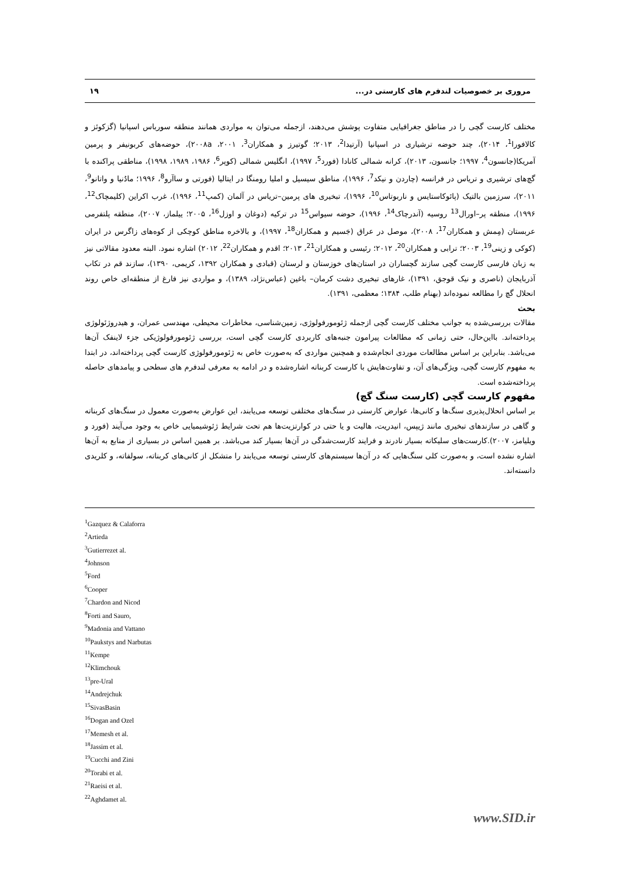مروری بر خصوصیات لندفرم های کارستی در... ۱۹
مختلف کارست گچی را در مناطق جغرافیایی متفاوت پوشش می‌دهند، ازجمله می‌توان به مواردی همانند منطقه سورباس اسپانیا (گزکوئز و کالافورا<sup>1</sup>، ۲۰۱۴)، چند حوضه ترشیاری در اسپانیا (آرتیدا<sup>2</sup>، ۲۰۱۳؛ گوتیرز و همکاران<sup>3</sup>، ۲۰۰۱، ۲۰۰۸a)، حوضه‌های کربونیفر و پرمین آمریکا(جانسون<sup>4</sup>، ۱۹۹۷؛ جانسون، ۲۰۱۳)، کرانه شمالی کانادا (فورد<sup>5</sup>، ۱۹۹۷)، انگلیس شمالی (کوپر<sup>6</sup>، ۱۹۸۶، ۱۹۸۹، ۱۹۹۸)، مناطقی پراکنده با گچ‌های ترشیری و تریاس در فرانسه (چاردن و نیکد<sup>7</sup>، ۱۹۹۶)، مناطق سیسیل و املیا رومنگا در ایتالیا (فورتی و ساآرو<sup>8</sup>، ۱۹۹۶؛ مادُنیا و واتانو<sup>9</sup>، ۲۰۱۱)، سرزمین بالتیک (پائوکاستایس و ناربوتاس<sup>10</sup>، ۱۹۹۶)، تبخیری های پرمین–تریاس در آلمان (کمپ<sup>11</sup>، ۱۹۹۶)، غرب اکراین (کلیمچاک<sup>12</sup>، ۱۹۹۶)، منطقه پر–اورال<sup>13</sup> روسیه (آندرچاک<sup>14</sup>، ۱۹۹۶)، حوضه سیواس<sup>15</sup> در ترکیه (دوغان و اوزل<sup>16</sup>، ۲۰۰۵؛ ییلماز، ۲۰۰۷)، منطقه پلتفرمی عربستان (مِمش و همکاران<sup>17</sup>، ۲۰۰۸)، موصل در عراق (جَسیم و همکاران<sup>18</sup>، ۱۹۹۷)، و بالاخره مناطق کوچکی از کوه‌های زاگرس در ایران (کوکی و زینی<sup>19</sup>، ۲۰۰۳؛ ترابی و همکاران<sup>20</sup>، ۲۰۱۲؛ رئیسی و همکاران<sup>21</sup>، ۲۰۱۳؛ اقدم و همکاران<sup>22</sup>، ۲۰۱۲) اشاره نمود. البته معدود مقالاتی نیز به زبان فارسی کارست گچی سازند گچساران در استان‌های خوزستان و لرستان (قبادی و همکاران ۱۳۹۲، کریمی، ۱۳۹۰)، سازند قم در تکاب آذربایجان (ناصری و نیک قوجق، ۱۳۹۱)، غارهای تبخیری دشت کرمان– باغین (عباس‌نژاد، ۱۳۸۹)، و مواردی نیز فارغ از منطقه‌ای خاص روند انحلال گچ را مطالعه نموده‌اند (بهنام طلب، ۱۳۸۴؛ معظمی، ۱۳۹۱).
بحث
مقالات بررسی‌شده به جوانب مختلف کارست گچی ازجمله ژئومورفولوژی، زمین‌شناسی، مخاطرات محیطی، مهندسی عمران، و هیدروژئولوژی پرداخته‌اند. بااین‌حال، حتی زمانی که مطالعات پیرامون جنبه‌های کاربردی کارست گچی است، بررسی ژئومورفولوژیکی جزء لاینفک آن‌ها می‌باشد. بنابراین بر اساس مطالعات موردی انجام‌شده و همچنین مواردی که به‌صورت خاص به ژئومورفولوژی کارست گچی پرداخته‌اند، در ابتدا به مفهوم کارست گچی، ویژگی‌های آن، و تفاوت‌هایش با کارست کربناته اشاره‌شده و در ادامه به معرفی لندفرم های سطحی و پیامدهای حاصله پرداخته‌شده است.
مفهوم کارست گچی (کارست سنگ گچ)
بر اساس انحلال‌پذیری سنگ‌ها و کانی‌ها، عوارض کارستی در سنگ‌های مختلفی توسعه می‌یابند، این عوارض به‌صورت معمول در سنگ‌های کربناته و گاهی در سازندهای تبخیری مانند ژیپس، انیدریت، هالیت و یا حتی در کوارتزیت‌ها هم تحت شرایط ژئوشیمیایی خاص به وجود می‌آیند (فورد و ویلیامز، ۲۰۰۷).کارست‌های سلیکاته بسیار نادرند و فرایند کارست‌شدگی در آن‌ها بسیار کند می‌باشد. بر همین اساس در بسیاری از منابع به آن‌ها اشاره نشده است، و به‌صورت کلی سنگ‌هایی که در آن‌ها سیستم‌های کارستی توسعه می‌یابند را متشکل از کانی‌های کربناته، سولفاته، و کلریدی دانسته‌اند.
<sup>1</sup> Gazquez & Calaforra
<sup>2</sup> Artieda
<sup>3</sup> Gutierrezet al.
<sup>4</sup> Johnson
<sup>5</sup> Ford
<sup>6</sup> Cooper
<sup>7</sup> Chardon and Nicod
<sup>8</sup> Forti and Sauro,
<sup>9</sup> Madonia and Vattano
<sup>10</sup> Paukstys and Narbutas
<sup>11</sup> Kempe
<sup>12</sup> Klimchouk
<sup>13</sup> pre-Ural
<sup>14</sup> Andrejchuk
<sup>15</sup> SivasBasin
<sup>16</sup> Dogan and Ozel
<sup>17</sup> Memesh et al.
<sup>18</sup> Jassim et al.
<sup>19</sup> Cucchi and Zini
<sup>20</sup> Torabi et al.
<sup>21</sup> Raeisi et al.
<sup>22</sup> Aghdamet al.
www.SID.ir